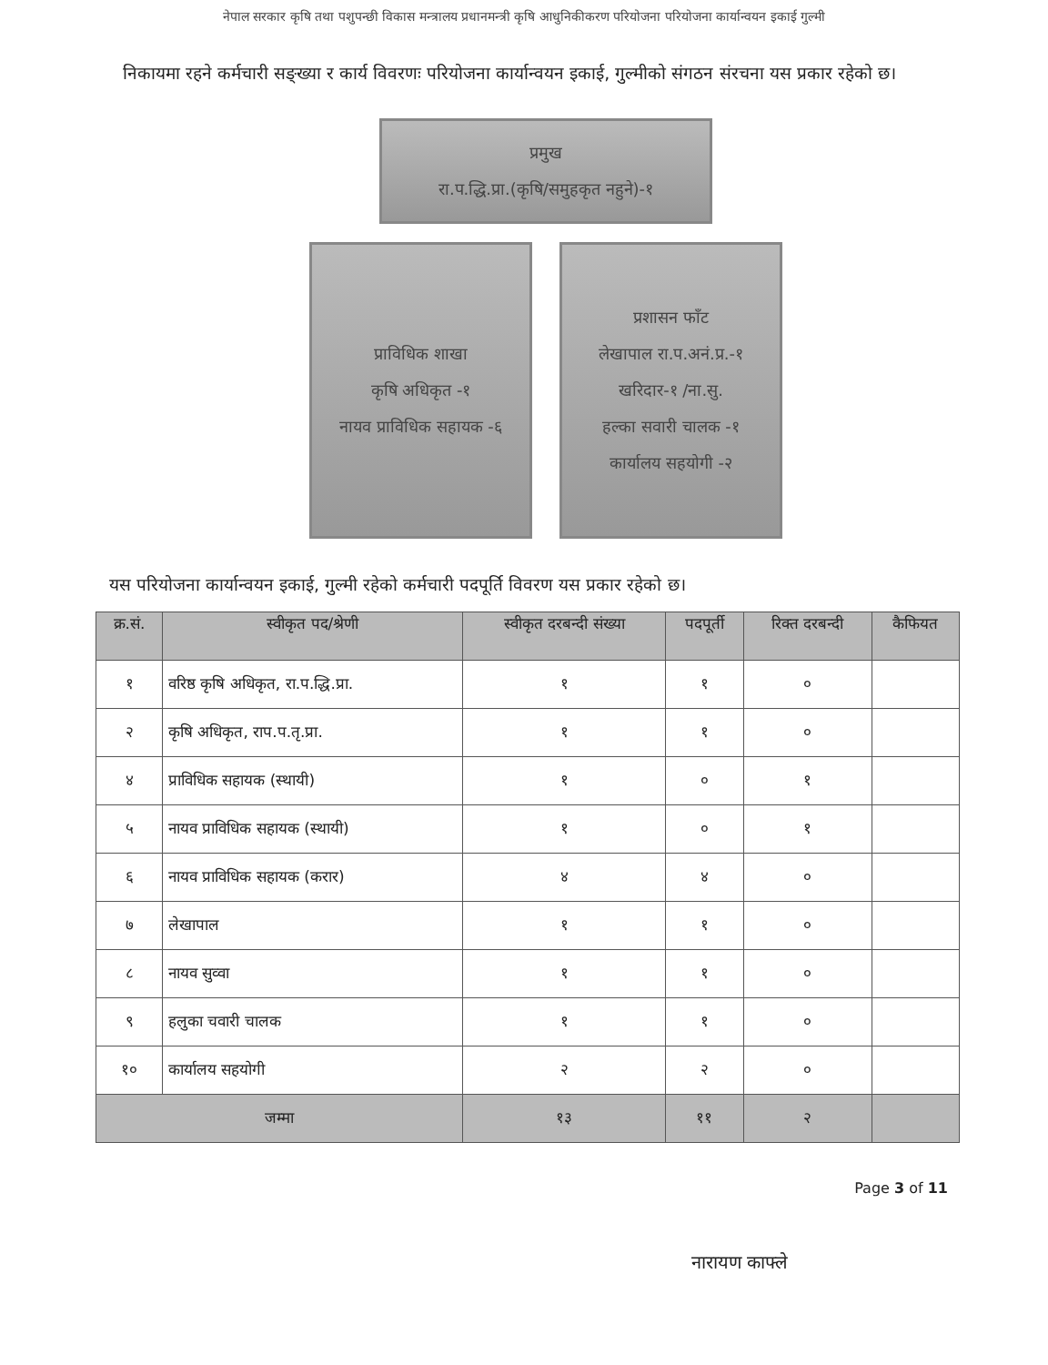नेपाल सरकार कृषि तथा पशुपन्छी विकास मन्त्रालय प्रधानमन्त्री कृषि आधुनिकीकरण परियोजना परियोजना कार्यान्वयन इकाई गुल्मी
निकायमा रहने कर्मचारी सङ्ख्या र कार्य विवरणः परियोजना कार्यान्वयन इकाई, गुल्मीको संगठन संरचना यस प्रकार रहेको छ।
प्रमुख
रा.प.द्धि.प्रा.(कृषि/समुहकृत नहुने)-१
प्राविधिक शाखा
कृषि अधिकृत -१
नायव प्राविधिक सहायक -६
प्रशासन फाँट
लेखापाल रा.प.अनं.प्र.-१
खरिदार-१ /ना.सु.
हल्का सवारी चालक -१
कार्यालय सहयोगी -२
यस परियोजना कार्यान्वयन इकाई, गुल्मी रहेको कर्मचारी पदपूर्ति विवरण यस प्रकार रहेको छ।
| क्र.सं. | स्वीकृत पद/श्रेणी | स्वीकृत दरबन्दी संख्या | पदपूर्ती | रिक्त दरबन्दी | कैफियत |
| --- | --- | --- | --- | --- | --- |
| १ | वरिष्ठ कृषि अधिकृत, रा.प.द्धि.प्रा. | १ | १ | ० | |
| २ | कृषि अधिकृत, राप.प.तृ.प्रा. | १ | १ | ० | |
| ४ | प्राविधिक सहायक (स्थायी) | १ | ० | १ | |
| ५ | नायव प्राविधिक सहायक (स्थायी) | १ | ० | १ | |
| ६ | नायव प्राविधिक सहायक (करार) | ४ | ४ | ० | |
| ७ | लेखापाल | १ | १ | ० | |
| ८ | नायव सुव्वा | १ | १ | ० | |
| ९ | हलुका चवारी चालक | १ | १ | ० | |
| १० | कार्यालय सहयोगी | २ | २ | ० | |
| जम्मा | | १३ | ११ | २ | |
Page 3 of 11
नारायण काफ्ले